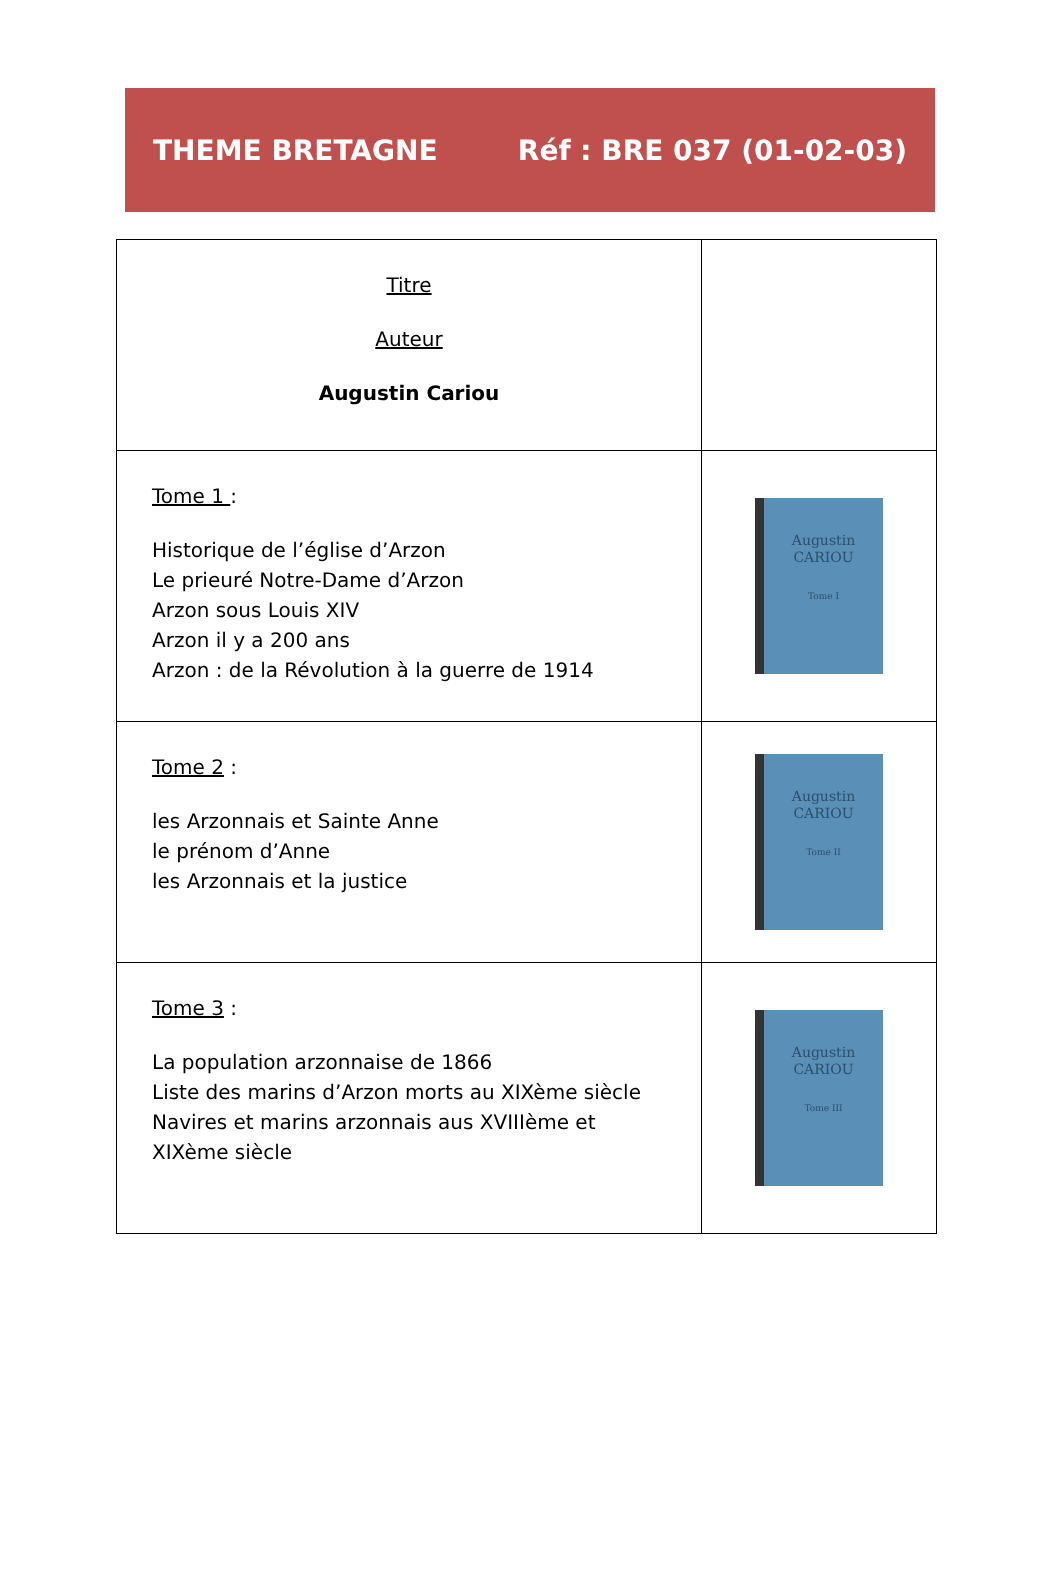THEME BRETAGNE Réf : BRE 037 (01-02-03)
| Titre Auteur Augustin Cariou | |
| Tome 1 : Historique de l’église d’Arzon Le prieuré Notre-Dame d’Arzon Arzon sous Louis XIV Arzon il y a 200 ans Arzon : de la Révolution à la guerre de 1914 | Augustin CARIOU Tome I |
| Tome 2 : les Arzonnais et Sainte Anne le prénom d’Anne les Arzonnais et la justice | Augustin CARIOU Tome II |
| Tome 3 : La population arzonnaise de 1866 Liste des marins d’Arzon morts au XIXème siècle Navires et marins arzonnais aus XVIIIème et XIXème siècle | Augustin CARIOU Tome III |